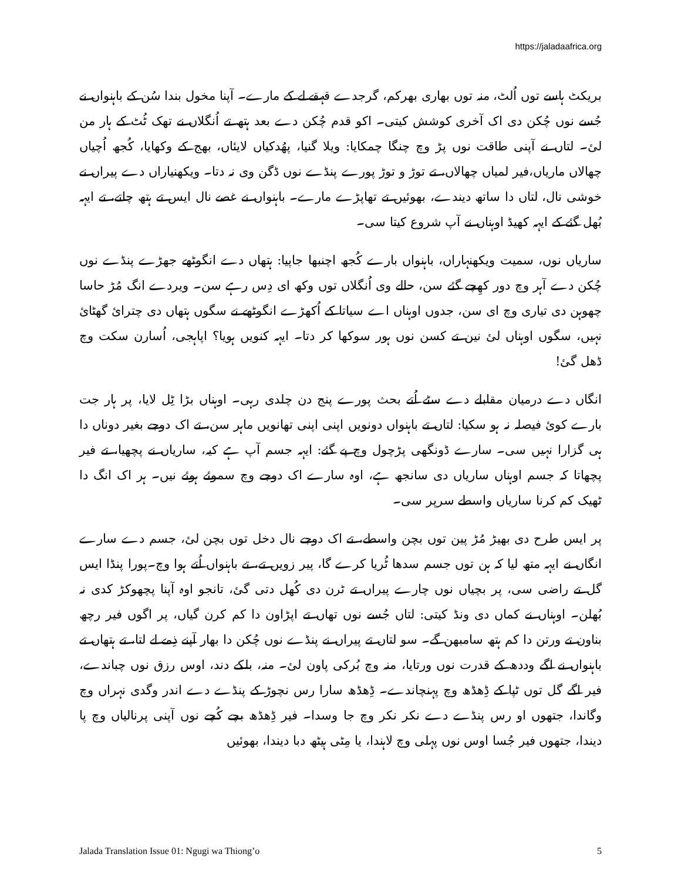https://jaladaafrica.org
بریکٹ ہاسے توں اُلٹ، منہ توں بھاری بھرکم، گرجدے قہقے لے کے مارے۔ آپنا مخول بندا سُن کے باہنواں نے جُسے نوں چُکن دی اک آخری کوشش کیتی۔ اکو قدم چُکن دے بعد ہتھ تے اُنگلاں نے تھک ٹُٹ کے ہار من لئ۔ لتاں نے آپنی طاقت نوں پڑ وچ چنگا چمکایا: ویلا گنیا، پھُدکیاں لایئاں، بھج کے وکھایا، کُجھ اُچیاں چھالاں ماریاں،فیر لمیاں چھالاں، تے توڑ و توڑ پورے پنڈے نوں ڈگن وی نہ دتا۔ ویکھنیاراں دے پیراں نے خوشی نال، لتاں دا ساتھ دیندے، بھوئیں تے تھاپڑے مارے۔ باہنواں نے غصے نال ایس تے ہتھ چاتے، تے ایہہ بُھل گئے کے ایہہ کھیڈ اوہناں نے آپ شروع کیتا سی۔
ساریاں نوں، سمیت ویکھنہاراں، باہنواں بارے کُجھ اچنبھا جاپیا: ہتھاں دے انگوٹھے جھڑے پنڈے نوں چُکن دے آہر وچ دور کھِچے گئے سن، حالے وی اُنگلاں توں وکھ ای دِس رہے سن۔ ویردے انگ مُڑ حاسا چھوہن دی تیاری وچ ای سن، جدوں اوہناں اے سیاتا کے اُکھڑے انگوٹھے نے سگوں ہتھاں دی چترائ گھٹائ نہیں، سگوں اوہناں لئ نین تے کسن نوں ہور سوکھا کر دتا۔ ایہہ کنویں ہویا؟ اپاہجی، اُسارن سکت وچ ڈھل گئ!
انگاں دے درمیان مقابلے دے سٹے اُتے بحث پورے پنج دن چلدی رہی۔ اوہناں بڑا ٹِل لایا، پر ہار جت بارے کوئ فیصلہ نہ ہو سکیا: لتاں تے باہنواں دونویں اپنی اپنی تھانویں ماہر سن، تے اک دوجے بغیر دوناں دا ہی گزارا نہیں سی۔ سارے ڈونگھی پڑچول وچ پے گئے: ایہہ جسم آپ ہے کیہ، ساریاں نے پچھیا، تے فیر پچھاتا کہ جسم اوہناں ساریاں دی سانجھ ہے، اوہ سارے اک دوجے وچ سموئے ہوئے نیں۔ ہر اک انگ دا ٹھیک کم کرنا ساریاں واسطے سرپر سی۔
پر ایس طرح دی بھیڑ مُڑ پین توں بچن واسطے، تے اک دوجے نال دخل توں بچن لئ، جسم دے سارے انگاں نے ایہہ متھ لیا کہ ہن توں جسم سدھا ٹُریا کرے گا، پیر زویں تے، تے باہنواں اُتے ہوا وچ۔پورا پنڈا ایس گل تے راضی سی، پر بچیاں نوں چارے پیراں تے ٹرن دی کُھل دتی گئ، تانجو اوہ آپنا پچھوکڑ کدی نہ بُھلن۔ اوہناں نے کماں دی ونڈ کیتی: لتاں جُسے نوں تھاں تے اپڑاون دا کم کرن گیاں، پر اگوں فیر رچھ بناون تے ورتن دا کم ہتھ سامبھن گے۔ سو لتاں تے پیراں نے پنڈے نوں چُکن دا بھار آپنے ذِمے لے لتا، تے ہتھاں تے باہنواں نے اگے وددھ کے قدرت نوں ورتایا، منہ وچ بُرکی پاون لئ۔ منہ، بلکے دند، اوس رزق نوں چباندے، فیر اگے گل توں ٹپا کے ڈِھڈھ وچ پہنچاندے۔ ڈِھڈھ سارا رس نچوڑ کے پنڈے دے اندر وگدی نہراں وچ وگاندا، جتھوں او رس پنڈے دے نکر نکر وچ جا وسدا۔ فیر ڈِھڈھ بچے کُچے نوں آپنی پرنالیاں وچ پا دیندا، جتھوں فیر جُسا اوس نوں پہلی وچ لاہندا، یا مِٹی ہیٹھ دبا دیندا، بھوئیں
Jalada Translation Issue 01: Ngugi wa Thiong’o 5